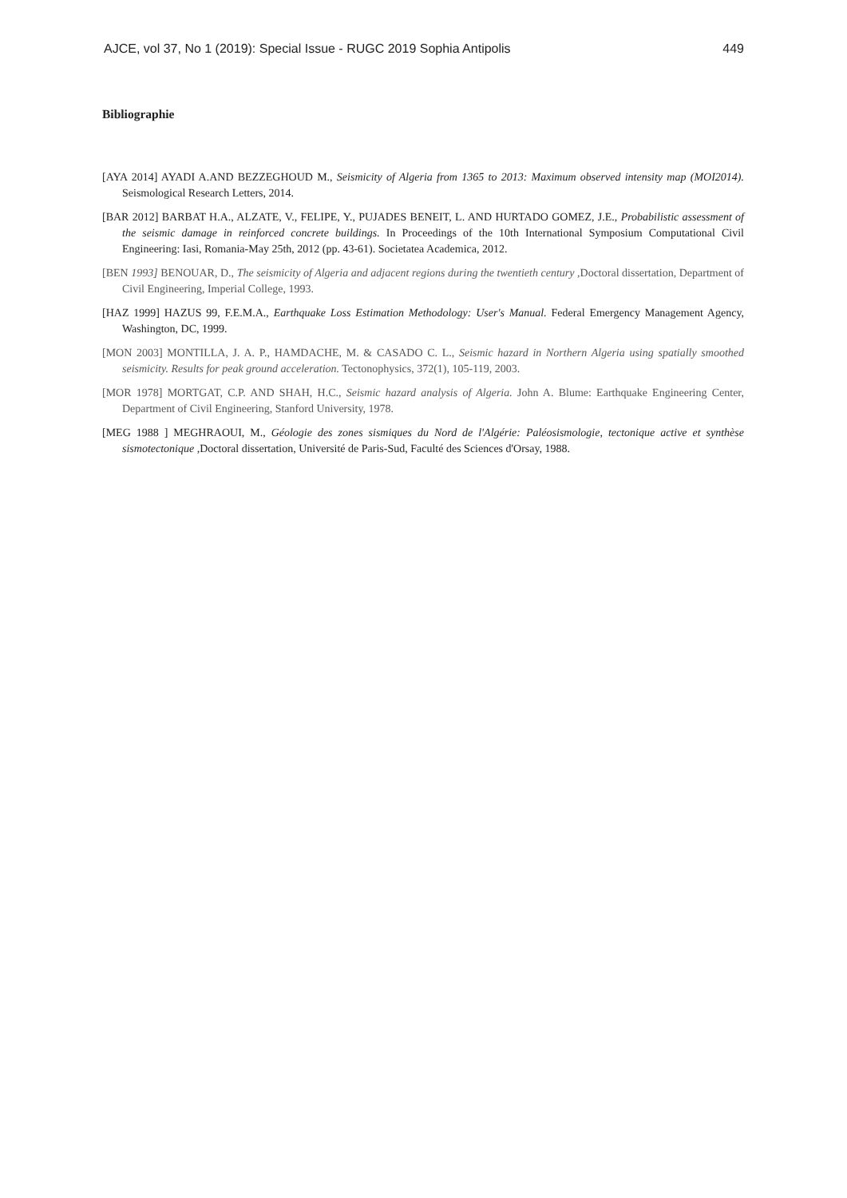AJCE, vol 37, No 1 (2019): Special Issue - RUGC 2019 Sophia Antipolis 449
Bibliographie
[AYA 2014] AYADI A.AND BEZZEGHOUD M., Seismicity of Algeria from 1365 to 2013: Maximum observed intensity map (MOI2014). Seismological Research Letters, 2014.
[BAR 2012] BARBAT H.A., ALZATE, V., FELIPE, Y., PUJADES BENEIT, L. AND HURTADO GOMEZ, J.E., Probabilistic assessment of the seismic damage in reinforced concrete buildings. In Proceedings of the 10th International Symposium Computational Civil Engineering: Iasi, Romania-May 25th, 2012 (pp. 43-61). Societatea Academica, 2012.
[BEN 1993] BENOUAR, D., The seismicity of Algeria and adjacent regions during the twentieth century , Doctoral dissertation, Department of Civil Engineering, Imperial College, 1993.
[HAZ 1999] HAZUS 99, F.E.M.A., Earthquake Loss Estimation Methodology: User's Manual. Federal Emergency Management Agency, Washington, DC, 1999.
[MON 2003] MONTILLA, J. A. P., HAMDACHE, M. & CASADO C. L., Seismic hazard in Northern Algeria using spatially smoothed seismicity. Results for peak ground acceleration. Tectonophysics, 372(1), 105-119, 2003.
[MOR 1978] MORTGAT, C.P. AND SHAH, H.C., Seismic hazard analysis of Algeria. John A. Blume: Earthquake Engineering Center, Department of Civil Engineering, Stanford University, 1978.
[MEG 1988 ] MEGHRAOUI, M., Géologie des zones sismiques du Nord de l'Algérie: Paléosismologie, tectonique active et synthèse sismotectonique , Doctoral dissertation, Université de Paris-Sud, Faculté des Sciences d'Orsay, 1988.